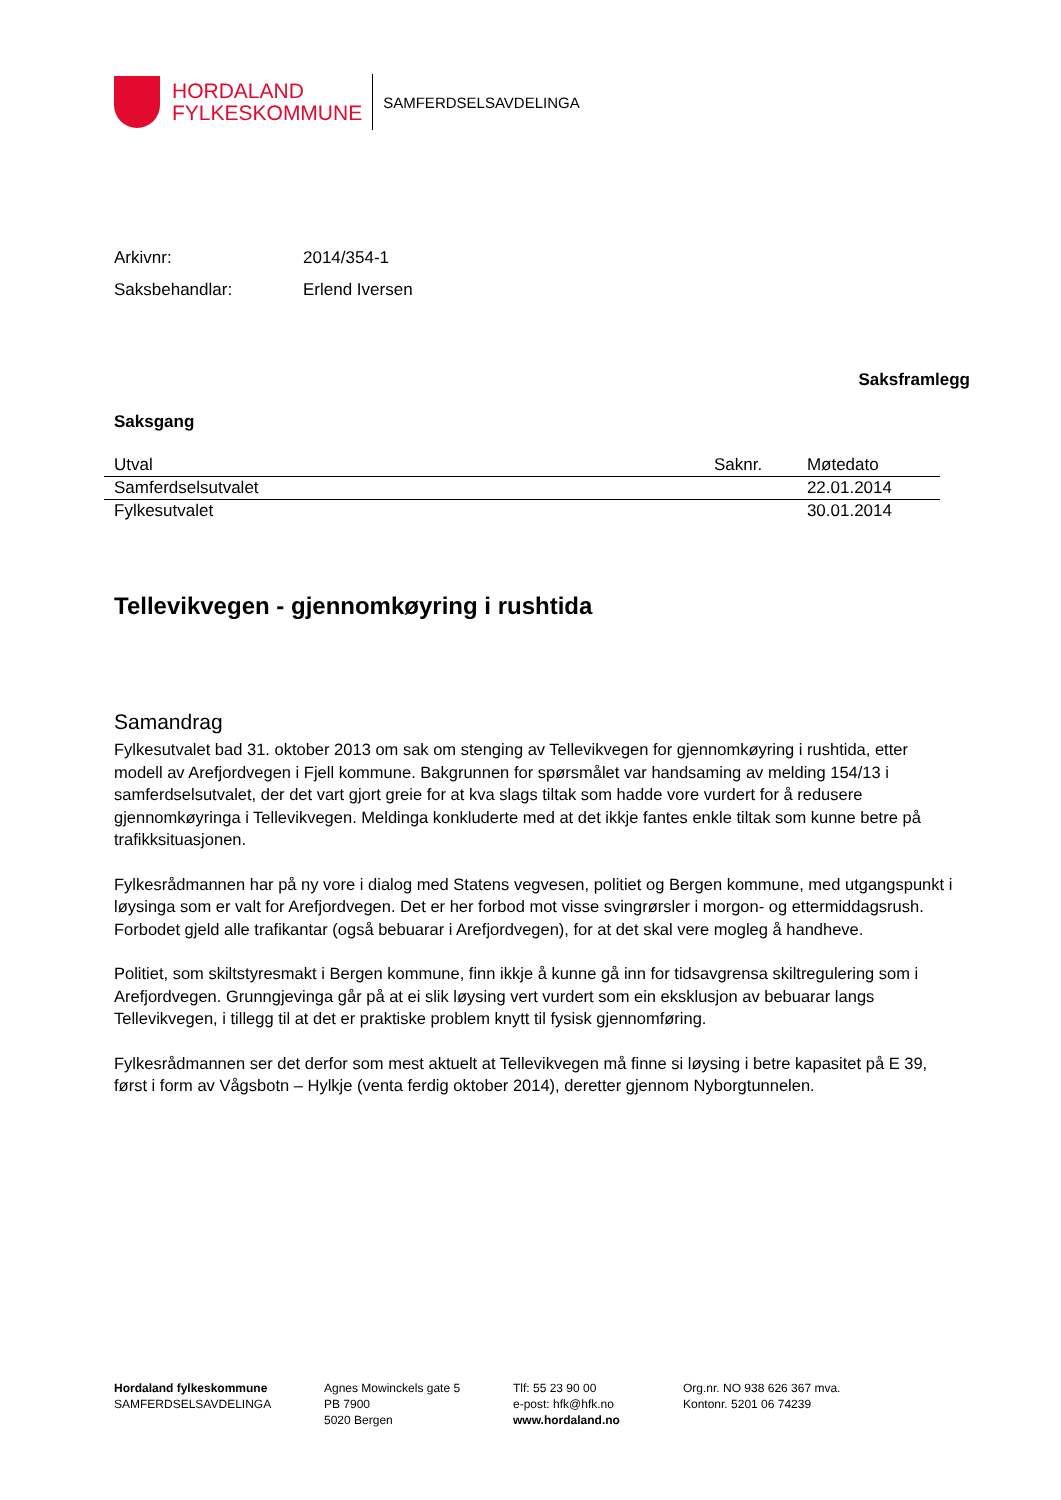HORDALAND
FYLKESKOMMUNE
SAMFERDSELSAVDELINGA
Arkivnr: 2014/354-1
Saksbehandlar: Erlend Iversen
Saksframlegg
Saksgang
| Utval | Saknr. | Møtedato |
| --- | --- | --- |
| Samferdselsutvalet | | 22.01.2014 |
| Fylkesutvalet | | 30.01.2014 |
Tellevikvegen - gjennomkøyring i rushtida
Samandrag
Fylkesutvalet bad 31. oktober 2013 om sak om stenging av Tellevikvegen for gjennomkøyring i rushtida, etter modell av Arefjordvegen i Fjell kommune. Bakgrunnen for spørsmålet var handsaming av melding 154/13 i samferdselsutvalet, der det vart gjort greie for at kva slags tiltak som hadde vore vurdert for å redusere gjennomkøyringa i Tellevikvegen. Meldinga konkluderte med at det ikkje fantes enkle tiltak som kunne betre på trafikksituasjonen.
Fylkesrådmannen har på ny vore i dialog med Statens vegvesen, politiet og Bergen kommune, med utgangspunkt i løysinga som er valt for Arefjordvegen. Det er her forbod mot visse svingrørsler i morgon- og ettermiddagsrush. Forbodet gjeld alle trafikantar (også bebuarar i Arefjordvegen), for at det skal vere mogleg å handheve.
Politiet, som skiltstyresmakt i Bergen kommune, finn ikkje å kunne gå inn for tidsavgrensa skiltregulering som i Arefjordvegen. Grunngjevinga går på at ei slik løysing vert vurdert som ein eksklusjon av bebuarar langs Tellevikvegen, i tillegg til at det er praktiske problem knytt til fysisk gjennomføring.
Fylkesrådmannen ser det derfor som mest aktuelt at Tellevikvegen må finne si løysing i betre kapasitet på E 39, først i form av Vågsbotn – Hylkje (venta ferdig oktober 2014), deretter gjennom Nyborgtunnelen.
Hordaland fylkeskommune
SAMFERDSELSAVDELINGA
Agnes Mowinckels gate 5
PB 7900
5020 Bergen
Tlf: 55 23 90 00
e-post: hfk@hfk.no
www.hordaland.no
Org.nr. NO 938 626 367 mva.
Kontonr. 5201 06 74239